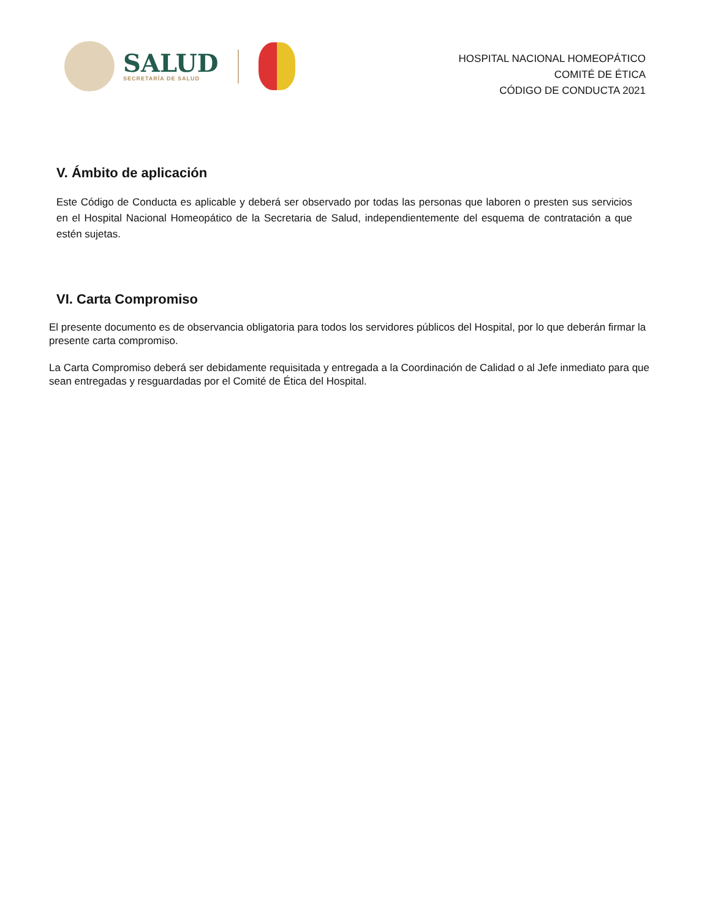SALUD
SECRETARÍA DE SALUD
HOSPITAL NACIONAL HOMEOPÁTICO
COMITÉ DE ÉTICA
CÓDIGO DE CONDUCTA 2021
V. Ámbito de aplicación
Este Código de Conducta es aplicable y deberá ser observado por todas las personas que laboren o presten sus servicios en el Hospital Nacional Homeopático de la Secretaria de Salud, independientemente del esquema de contratación a que estén sujetas.
VI. Carta Compromiso
El presente documento es de observancia obligatoria para todos los servidores públicos del Hospital, por lo que deberán firmar la presente carta compromiso.
La Carta Compromiso deberá ser debidamente requisitada y entregada a la Coordinación de Calidad o al Jefe inmediato para que sean entregadas y resguardadas por el Comité de Ética del Hospital.